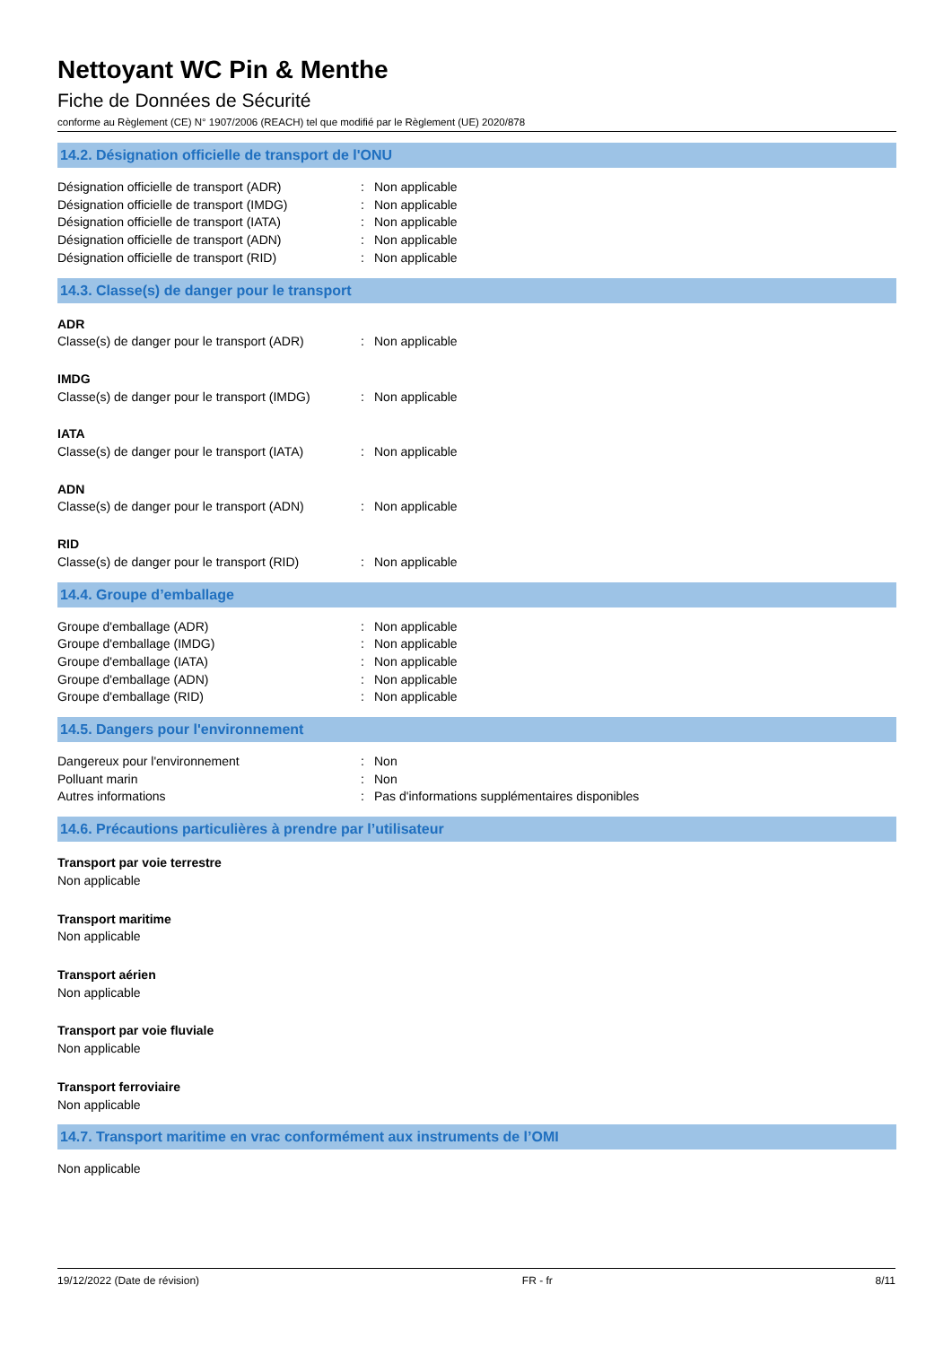Nettoyant WC Pin & Menthe
Fiche de Données de Sécurité
conforme au Règlement (CE) N° 1907/2006 (REACH) tel que modifié par le Règlement (UE) 2020/878
14.2. Désignation officielle de transport de l'ONU
Désignation officielle de transport (ADR): Non applicable
Désignation officielle de transport (IMDG): Non applicable
Désignation officielle de transport (IATA): Non applicable
Désignation officielle de transport (ADN): Non applicable
Désignation officielle de transport (RID): Non applicable
14.3. Classe(s) de danger pour le transport
ADR
Classe(s) de danger pour le transport (ADR): Non applicable
IMDG
Classe(s) de danger pour le transport (IMDG): Non applicable
IATA
Classe(s) de danger pour le transport (IATA): Non applicable
ADN
Classe(s) de danger pour le transport (ADN): Non applicable
RID
Classe(s) de danger pour le transport (RID): Non applicable
14.4. Groupe d’emballage
Groupe d'emballage (ADR): Non applicable
Groupe d'emballage (IMDG): Non applicable
Groupe d'emballage (IATA): Non applicable
Groupe d'emballage (ADN): Non applicable
Groupe d'emballage (RID): Non applicable
14.5. Dangers pour l'environnement
Dangereux pour l'environnement: Non
Polluant marin: Non
Autres informations: Pas d'informations supplémentaires disponibles
14.6. Précautions particulières à prendre par l’utilisateur
Transport par voie terrestre
Non applicable
Transport maritime
Non applicable
Transport aérien
Non applicable
Transport par voie fluviale
Non applicable
Transport ferroviaire
Non applicable
14.7. Transport maritime en vrac conformément aux instruments de l’OMI
Non applicable
19/12/2022 (Date de révision) FR - fr 8/11